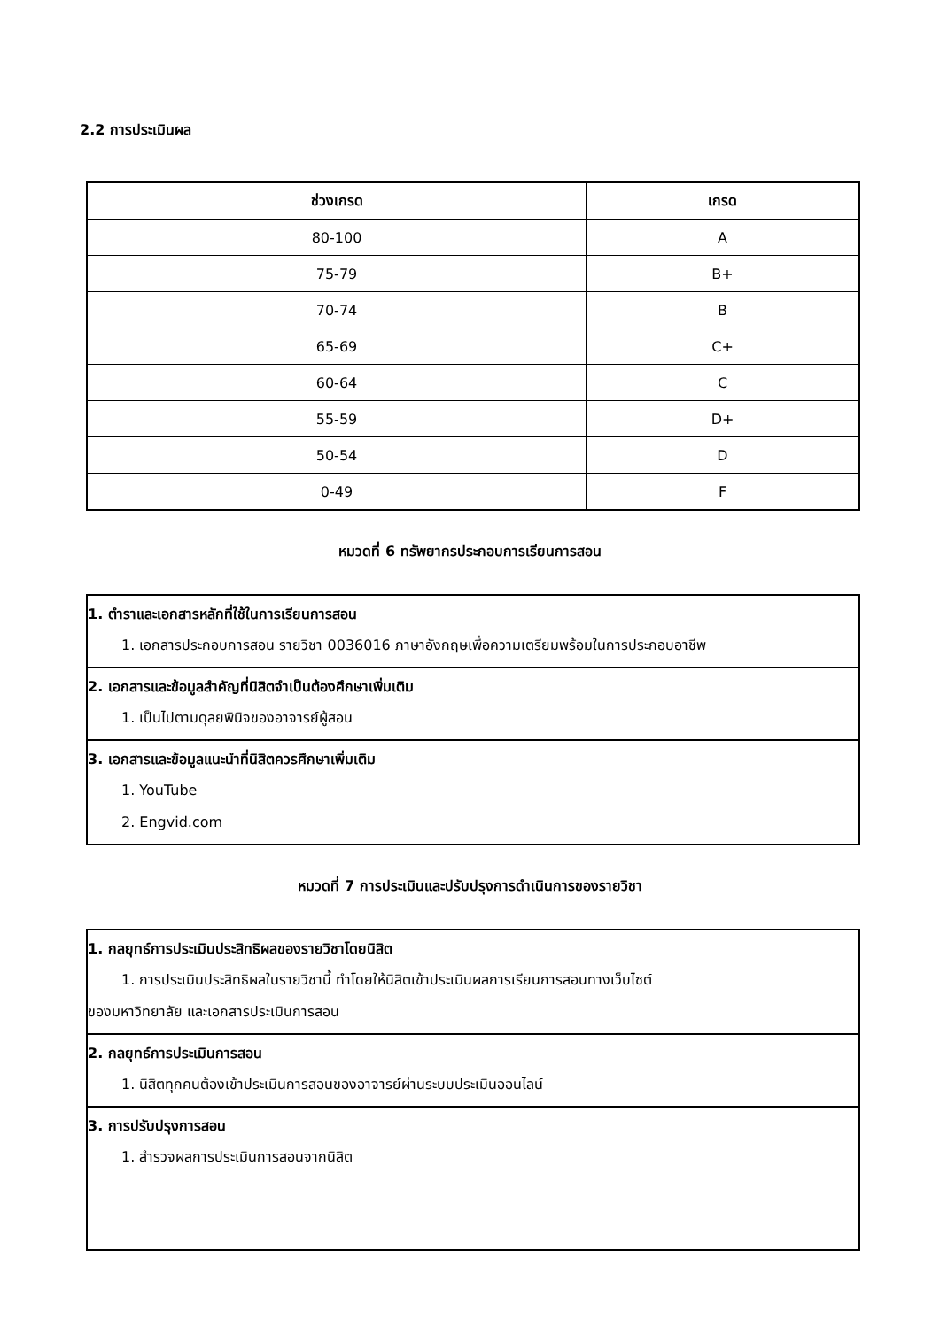2.2 การประเมินผล
| ช่วงเกรด | เกรด |
| --- | --- |
| 80-100 | A |
| 75-79 | B+ |
| 70-74 | B |
| 65-69 | C+ |
| 60-64 | C |
| 55-59 | D+ |
| 50-54 | D |
| 0-49 | F |
หมวดที่ 6 ทรัพยากรประกอบการเรียนการสอน
1. ตำราและเอกสารหลักที่ใช้ในการเรียนการสอน
1. เอกสารประกอบการสอน รายวิชา 0036016 ภาษาอังกฤษเพื่อความเตรียมพร้อมในการประกอบอาชีพ
2. เอกสารและข้อมูลสำคัญที่นิสิตจำเป็นต้องศึกษาเพิ่มเติม
1. เป็นไปตามดุลยพินิจของอาจารย์ผู้สอน
3. เอกสารและข้อมูลแนะนำที่นิสิตควรศึกษาเพิ่มเติม
1. YouTube
2. Engvid.com
หมวดที่ 7 การประเมินและปรับปรุงการดำเนินการของรายวิชา
1. กลยุทธ์การประเมินประสิทธิผลของรายวิชาโดยนิสิต
1. การประเมินประสิทธิผลในรายวิชานี้ ทำโดยให้นิสิตเข้าประเมินผลการเรียนการสอนทางเว็บไซต์
ของมหาวิทยาลัย และเอกสารประเมินการสอน
2. กลยุทธ์การประเมินการสอน
1. นิสิตทุกคนต้องเข้าประเมินการสอนของอาจารย์ผ่านระบบประเมินออนไลน์
3. การปรับปรุงการสอน
1. สำรวจผลการประเมินการสอนจากนิสิต